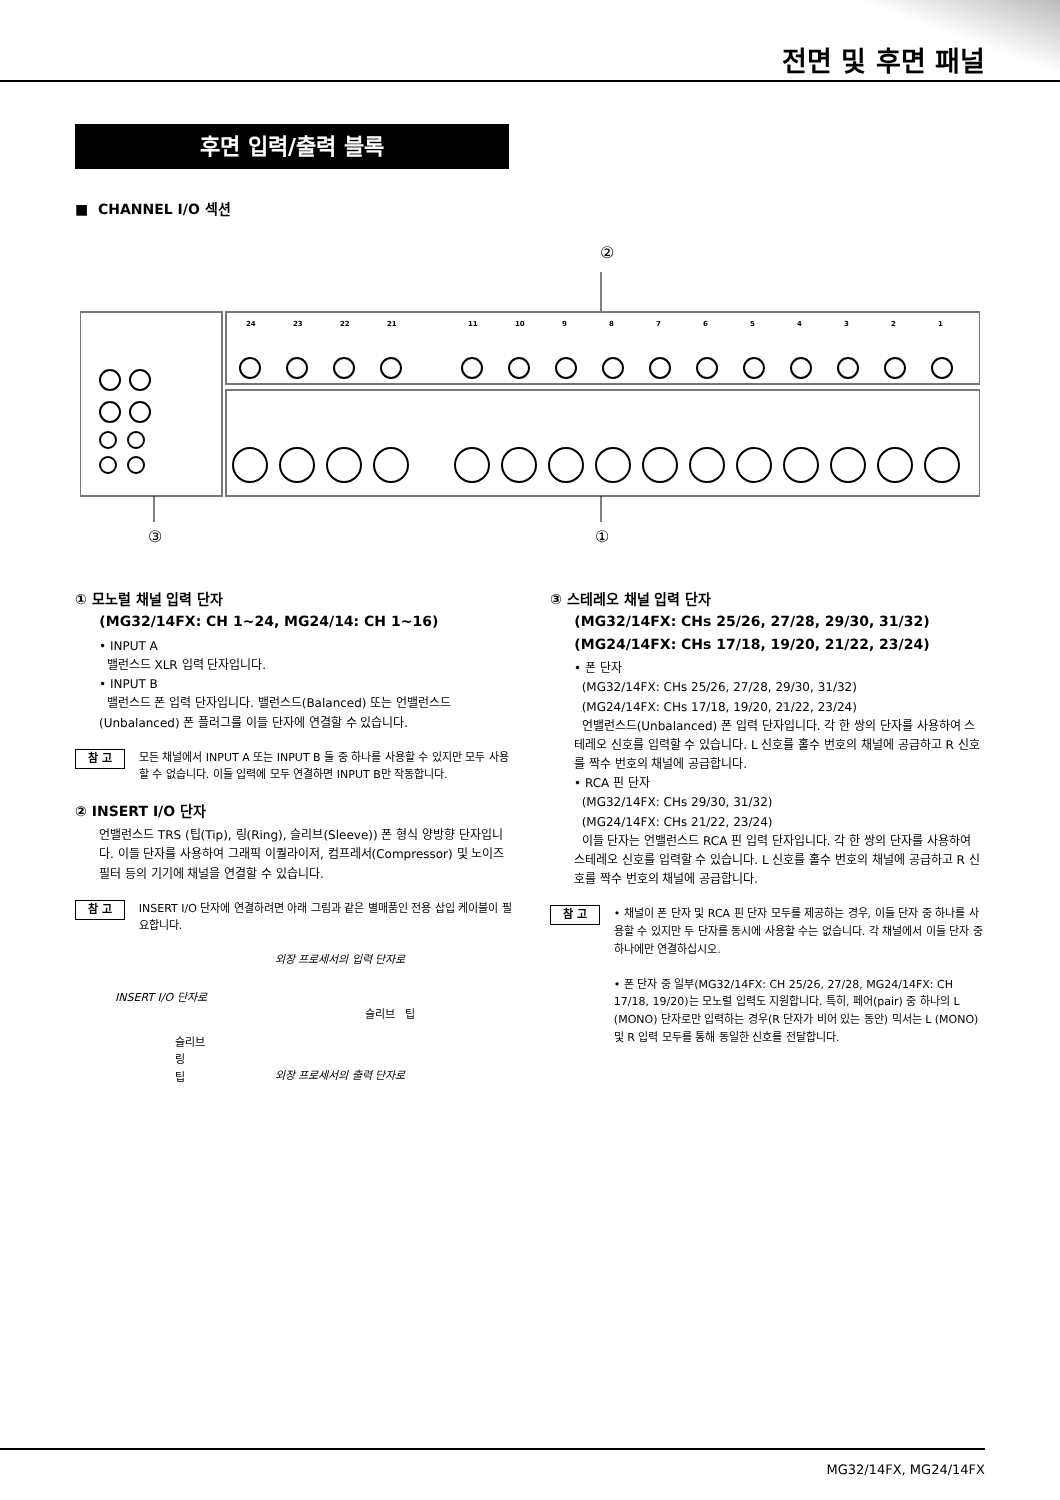전면 및 후면 패널
후면 입력/출력 블록
■ CHANNEL I/O 섹션
②
24
23
22
21
11
10
9
8
7
6
5
4
3
2
1
③
①
① 모노럴 채널 입력 단자
(MG32/14FX: CH 1~24, MG24/14: CH 1~16)
• INPUT A
밸런스드 XLR 입력 단자입니다.
• INPUT B
밸런스드 폰 입력 단자입니다. 밸런스드(Balanced) 또는 언밸런스드(Unbalanced) 폰 플러그를 이들 단자에 연결할 수 있습니다.
참 고 모든 채널에서 INPUT A 또는 INPUT B 둘 중 하나를 사용할 수 있지만 모두 사용할 수 없습니다. 이들 입력에 모두 연결하면 INPUT B만 작동합니다.
② INSERT I/O 단자
언밸런스드 TRS (팁(Tip), 링(Ring), 슬리브(Sleeve)) 폰 형식 양방향 단자입니다. 이들 단자를 사용하여 그래픽 이퀄라이저, 컴프레서(Compressor) 및 노이즈 필터 등의 기기에 채널을 연결할 수 있습니다.
참 고 INSERT I/O 단자에 연결하려면 아래 그림과 같은 별매품인 전용 삽입 케이블이 필요합니다.
외장 프로세서의 입력 단자로
INSERT I/O 단자로
슬리브 팁
슬리브
링
팁
외장 프로세서의 출력 단자로
③ 스테레오 채널 입력 단자
(MG32/14FX: CHs 25/26, 27/28, 29/30, 31/32)
(MG24/14FX: CHs 17/18, 19/20, 21/22, 23/24)
• 폰 단자
(MG32/14FX: CHs 25/26, 27/28, 29/30, 31/32)
(MG24/14FX: CHs 17/18, 19/20, 21/22, 23/24)
언밸런스드(Unbalanced) 폰 입력 단자입니다. 각 한 쌍의 단자를 사용하여 스테레오 신호를 입력할 수 있습니다. L 신호를 홀수 번호의 채널에 공급하고 R 신호를 짝수 번호의 채널에 공급합니다.
• RCA 핀 단자
(MG32/14FX: CHs 29/30, 31/32)
(MG24/14FX: CHs 21/22, 23/24)
이들 단자는 언밸런스드 RCA 핀 입력 단자입니다. 각 한 쌍의 단자를 사용하여 스테레오 신호를 입력할 수 있습니다. L 신호를 홀수 번호의 채널에 공급하고 R 신호를 짝수 번호의 채널에 공급합니다.
참 고 • 채널이 폰 단자 및 RCA 핀 단자 모두를 제공하는 경우, 이들 단자 중 하나를 사용할 수 있지만 두 단자를 동시에 사용할 수는 없습니다. 각 채널에서 이들 단자 중 하나에만 연결하십시오.
• 폰 단자 중 일부(MG32/14FX: CH 25/26, 27/28, MG24/14FX: CH 17/18, 19/20)는 모노럴 입력도 지원합니다. 특히, 페어(pair) 중 하나의 L (MONO) 단자로만 입력하는 경우(R 단자가 비어 있는 동안) 믹서는 L (MONO) 및 R 입력 모두를 통해 동일한 신호를 전달합니다.
MG32/14FX, MG24/14FX